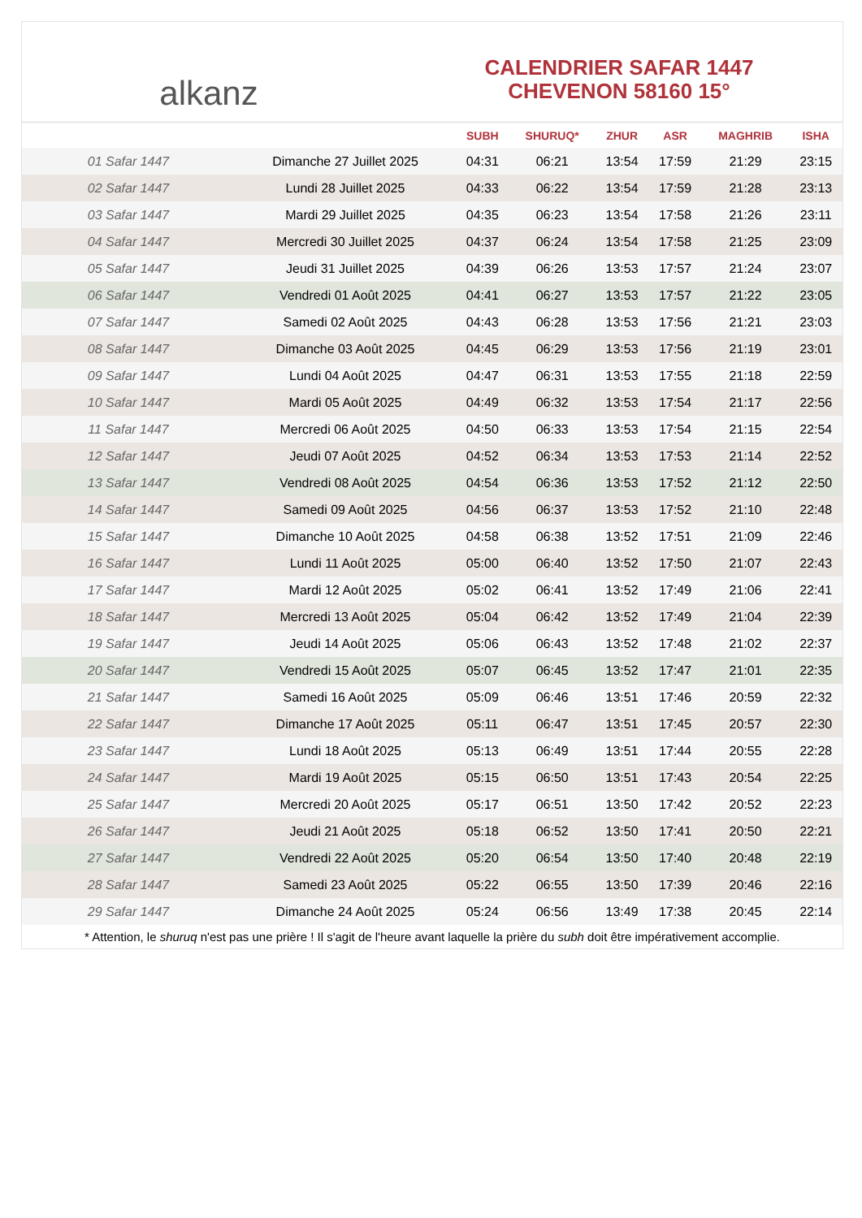alkanz
CALENDRIER SAFAR 1447
CHEVENON 58160 15°
| | | SUBH | SHURUQ* | ZHUR | ASR | MAGHRIB | ISHA |
| --- | --- | --- | --- | --- | --- | --- | --- |
| 01 Safar 1447 | Dimanche 27 Juillet 2025 | 04:31 | 06:21 | 13:54 | 17:59 | 21:29 | 23:15 |
| 02 Safar 1447 | Lundi 28 Juillet 2025 | 04:33 | 06:22 | 13:54 | 17:59 | 21:28 | 23:13 |
| 03 Safar 1447 | Mardi 29 Juillet 2025 | 04:35 | 06:23 | 13:54 | 17:58 | 21:26 | 23:11 |
| 04 Safar 1447 | Mercredi 30 Juillet 2025 | 04:37 | 06:24 | 13:54 | 17:58 | 21:25 | 23:09 |
| 05 Safar 1447 | Jeudi 31 Juillet 2025 | 04:39 | 06:26 | 13:53 | 17:57 | 21:24 | 23:07 |
| 06 Safar 1447 | Vendredi 01 Août 2025 | 04:41 | 06:27 | 13:53 | 17:57 | 21:22 | 23:05 |
| 07 Safar 1447 | Samedi 02 Août 2025 | 04:43 | 06:28 | 13:53 | 17:56 | 21:21 | 23:03 |
| 08 Safar 1447 | Dimanche 03 Août 2025 | 04:45 | 06:29 | 13:53 | 17:56 | 21:19 | 23:01 |
| 09 Safar 1447 | Lundi 04 Août 2025 | 04:47 | 06:31 | 13:53 | 17:55 | 21:18 | 22:59 |
| 10 Safar 1447 | Mardi 05 Août 2025 | 04:49 | 06:32 | 13:53 | 17:54 | 21:17 | 22:56 |
| 11 Safar 1447 | Mercredi 06 Août 2025 | 04:50 | 06:33 | 13:53 | 17:54 | 21:15 | 22:54 |
| 12 Safar 1447 | Jeudi 07 Août 2025 | 04:52 | 06:34 | 13:53 | 17:53 | 21:14 | 22:52 |
| 13 Safar 1447 | Vendredi 08 Août 2025 | 04:54 | 06:36 | 13:53 | 17:52 | 21:12 | 22:50 |
| 14 Safar 1447 | Samedi 09 Août 2025 | 04:56 | 06:37 | 13:53 | 17:52 | 21:10 | 22:48 |
| 15 Safar 1447 | Dimanche 10 Août 2025 | 04:58 | 06:38 | 13:52 | 17:51 | 21:09 | 22:46 |
| 16 Safar 1447 | Lundi 11 Août 2025 | 05:00 | 06:40 | 13:52 | 17:50 | 21:07 | 22:43 |
| 17 Safar 1447 | Mardi 12 Août 2025 | 05:02 | 06:41 | 13:52 | 17:49 | 21:06 | 22:41 |
| 18 Safar 1447 | Mercredi 13 Août 2025 | 05:04 | 06:42 | 13:52 | 17:49 | 21:04 | 22:39 |
| 19 Safar 1447 | Jeudi 14 Août 2025 | 05:06 | 06:43 | 13:52 | 17:48 | 21:02 | 22:37 |
| 20 Safar 1447 | Vendredi 15 Août 2025 | 05:07 | 06:45 | 13:52 | 17:47 | 21:01 | 22:35 |
| 21 Safar 1447 | Samedi 16 Août 2025 | 05:09 | 06:46 | 13:51 | 17:46 | 20:59 | 22:32 |
| 22 Safar 1447 | Dimanche 17 Août 2025 | 05:11 | 06:47 | 13:51 | 17:45 | 20:57 | 22:30 |
| 23 Safar 1447 | Lundi 18 Août 2025 | 05:13 | 06:49 | 13:51 | 17:44 | 20:55 | 22:28 |
| 24 Safar 1447 | Mardi 19 Août 2025 | 05:15 | 06:50 | 13:51 | 17:43 | 20:54 | 22:25 |
| 25 Safar 1447 | Mercredi 20 Août 2025 | 05:17 | 06:51 | 13:50 | 17:42 | 20:52 | 22:23 |
| 26 Safar 1447 | Jeudi 21 Août 2025 | 05:18 | 06:52 | 13:50 | 17:41 | 20:50 | 22:21 |
| 27 Safar 1447 | Vendredi 22 Août 2025 | 05:20 | 06:54 | 13:50 | 17:40 | 20:48 | 22:19 |
| 28 Safar 1447 | Samedi 23 Août 2025 | 05:22 | 06:55 | 13:50 | 17:39 | 20:46 | 22:16 |
| 29 Safar 1447 | Dimanche 24 Août 2025 | 05:24 | 06:56 | 13:49 | 17:38 | 20:45 | 22:14 |
* Attention, le shuruq n'est pas une prière ! Il s'agit de l'heure avant laquelle la prière du subh doit être impérativement accomplie.